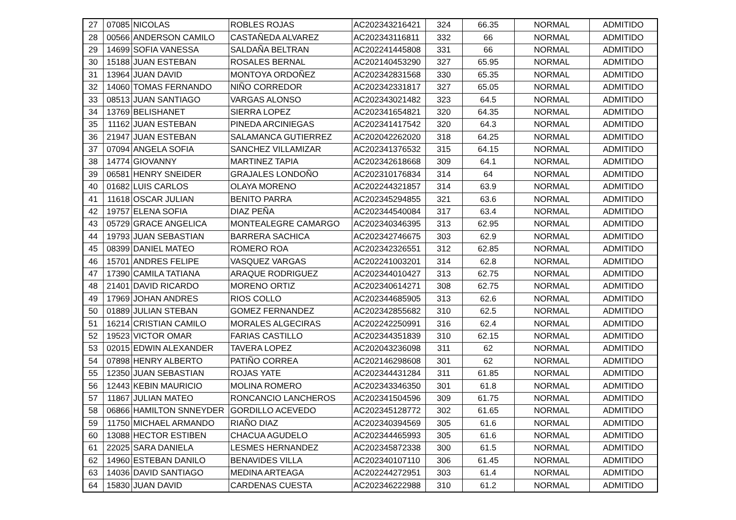| 27 | 07085 | NICOLAS | ROBLES ROJAS | AC202343216421 | 324 | 66.35 | NORMAL | ADMITIDO |
| 28 | 00566 | ANDERSON CAMILO | CASTAÑEDA ALVAREZ | AC202343116811 | 332 | 66 | NORMAL | ADMITIDO |
| 29 | 14699 | SOFIA VANESSA | SALDAÑA BELTRAN | AC202241445808 | 331 | 66 | NORMAL | ADMITIDO |
| 30 | 15188 | JUAN ESTEBAN | ROSALES BERNAL | AC202140453290 | 327 | 65.95 | NORMAL | ADMITIDO |
| 31 | 13964 | JUAN DAVID | MONTOYA ORDOÑEZ | AC202342831568 | 330 | 65.35 | NORMAL | ADMITIDO |
| 32 | 14060 | TOMAS FERNANDO | NIÑO CORREDOR | AC202342331817 | 327 | 65.05 | NORMAL | ADMITIDO |
| 33 | 08513 | JUAN SANTIAGO | VARGAS ALONSO | AC202343021482 | 323 | 64.5 | NORMAL | ADMITIDO |
| 34 | 13769 | BELISHANET | SIERRA LOPEZ | AC202341654821 | 320 | 64.35 | NORMAL | ADMITIDO |
| 35 | 11162 | JUAN ESTEBAN | PINEDA ARCINIEGAS | AC202341417542 | 320 | 64.3 | NORMAL | ADMITIDO |
| 36 | 21947 | JUAN ESTEBAN | SALAMANCA GUTIERREZ | AC202042262020 | 318 | 64.25 | NORMAL | ADMITIDO |
| 37 | 07094 | ANGELA SOFIA | SANCHEZ VILLAMIZAR | AC202341376532 | 315 | 64.15 | NORMAL | ADMITIDO |
| 38 | 14774 | GIOVANNY | MARTINEZ TAPIA | AC202342618668 | 309 | 64.1 | NORMAL | ADMITIDO |
| 39 | 06581 | HENRY SNEIDER | GRAJALES LONDOÑO | AC202310176834 | 314 | 64 | NORMAL | ADMITIDO |
| 40 | 01682 | LUIS CARLOS | OLAYA MORENO | AC202244321857 | 314 | 63.9 | NORMAL | ADMITIDO |
| 41 | 11618 | OSCAR JULIAN | BENITO PARRA | AC202345294855 | 321 | 63.6 | NORMAL | ADMITIDO |
| 42 | 19757 | ELENA SOFIA | DIAZ PEÑA | AC202344540084 | 317 | 63.4 | NORMAL | ADMITIDO |
| 43 | 05729 | GRACE ANGELICA | MONTEALEGRE CAMARGO | AC202340346395 | 313 | 62.95 | NORMAL | ADMITIDO |
| 44 | 19793 | JUAN SEBASTIAN | BARRERA SACHICA | AC202342746675 | 303 | 62.9 | NORMAL | ADMITIDO |
| 45 | 08399 | DANIEL MATEO | ROMERO ROA | AC202342326551 | 312 | 62.85 | NORMAL | ADMITIDO |
| 46 | 15701 | ANDRES FELIPE | VASQUEZ VARGAS | AC202241003201 | 314 | 62.8 | NORMAL | ADMITIDO |
| 47 | 17390 | CAMILA TATIANA | ARAQUE RODRIGUEZ | AC202344010427 | 313 | 62.75 | NORMAL | ADMITIDO |
| 48 | 21401 | DAVID RICARDO | MORENO ORTIZ | AC202340614271 | 308 | 62.75 | NORMAL | ADMITIDO |
| 49 | 17969 | JOHAN ANDRES | RIOS COLLO | AC202344685905 | 313 | 62.6 | NORMAL | ADMITIDO |
| 50 | 01889 | JULIAN STEBAN | GOMEZ FERNANDEZ | AC202342855682 | 310 | 62.5 | NORMAL | ADMITIDO |
| 51 | 16214 | CRISTIAN CAMILO | MORALES ALGECIRAS | AC202242250991 | 316 | 62.4 | NORMAL | ADMITIDO |
| 52 | 19523 | VICTOR OMAR | FARIAS CASTILLO | AC202344351839 | 310 | 62.15 | NORMAL | ADMITIDO |
| 53 | 02015 | EDWIN ALEXANDER | TAVERA LOPEZ | AC202043236098 | 311 | 62 | NORMAL | ADMITIDO |
| 54 | 07898 | HENRY ALBERTO | PATIÑO CORREA | AC202146298608 | 301 | 62 | NORMAL | ADMITIDO |
| 55 | 12350 | JUAN SEBASTIAN | ROJAS YATE | AC202344431284 | 311 | 61.85 | NORMAL | ADMITIDO |
| 56 | 12443 | KEBIN MAURICIO | MOLINA ROMERO | AC202343346350 | 301 | 61.8 | NORMAL | ADMITIDO |
| 57 | 11867 | JULIAN MATEO | RONCANCIO LANCHEROS | AC202341504596 | 309 | 61.75 | NORMAL | ADMITIDO |
| 58 | 06866 | HAMILTON SNNEYDER | GORDILLO ACEVEDO | AC202345128772 | 302 | 61.65 | NORMAL | ADMITIDO |
| 59 | 11750 | MICHAEL ARMANDO | RIAÑO DIAZ | AC202340394569 | 305 | 61.6 | NORMAL | ADMITIDO |
| 60 | 13088 | HECTOR ESTIBEN | CHACUA AGUDELO | AC202344465993 | 305 | 61.6 | NORMAL | ADMITIDO |
| 61 | 22025 | SARA DANIELA | LESMES HERNANDEZ | AC202345872338 | 300 | 61.5 | NORMAL | ADMITIDO |
| 62 | 14960 | ESTEBAN DANILO | BENAVIDES VILLA | AC202340107110 | 306 | 61.45 | NORMAL | ADMITIDO |
| 63 | 14036 | DAVID SANTIAGO | MEDINA ARTEAGA | AC202244272951 | 303 | 61.4 | NORMAL | ADMITIDO |
| 64 | 15830 | JUAN DAVID | CARDENAS CUESTA | AC202346222988 | 310 | 61.2 | NORMAL | ADMITIDO |